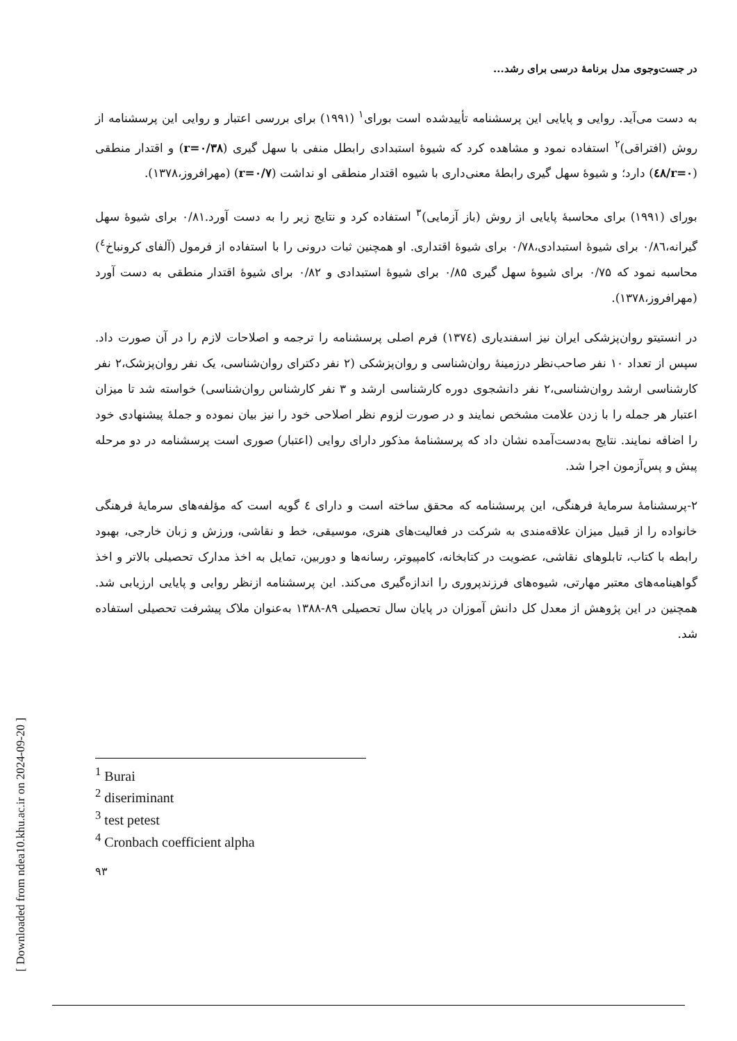[ Downloaded from ndea10.khu.ac.ir on 2024-09-20 ]
در جست‌وجوی مدل برنامهٔ درسی برای رشد...
به دست می‌آید. روایی و پایایی این پرسشنامه تأییدشده است بورای<sup>۱</sup> (۱۹۹۱) برای بررسی اعتبار و روایی این پرسشنامه از روش (افتراقی)<sup>۲</sup> استفاده نمود و مشاهده کرد که شیوهٔ استبدادی رابطل منفی با سهل گیری (r=۰/۳۸) و اقتدار منطقی (r=۰/٤۸) دارد؛ و شیوهٔ سهل گیری رابطهٔ معنی‌داری با شیوه اقتدار منطقی او نداشت (r=۰/۷) (مهرافروز،۱۳۷۸).
بورای (۱۹۹۱) برای محاسبهٔ پایایی از روش (باز آزمایی)<sup>۳</sup> استفاده کرد و نتایج زیر را به دست آورد.۰/۸۱ برای شیوهٔ سهل گیرانه،۰/۸٦ برای شیوهٔ استبدادی،۰/۷۸ برای شیوهٔ اقتداری. او همچنین ثبات درونی را با استفاده از فرمول (آلفای کرونباخ<sup>٤</sup>) محاسبه نمود که ۰/۷۵ برای شیوهٔ سهل گیری ۰/۸۵ برای شیوهٔ استبدادی و ۰/۸۲ برای شیوهٔ اقتدار منطقی به دست آورد (مهرافروز،۱۳۷۸).
در انستیتو روان‌پزشکی ایران نیز اسفندیاری (۱۳۷٤) فرم اصلی پرسشنامه را ترجمه و اصلاحات لازم را در آن صورت داد. سپس از تعداد ۱۰ نفر صاحب‌نظر درزمینهٔ روان‌شناسی و روان‌پزشکی (۲ نفر دکترای روان‌شناسی، یک نفر روان‌پزشک،۲ نفر کارشناسی ارشد روان‌شناسی،۲ نفر دانشجوی دوره کارشناسی ارشد و ۳ نفر کارشناس روان‌شناسی) خواسته شد تا میزان اعتبار هر جمله را با زدن علامت مشخص نمایند و در صورت لزوم نظر اصلاحی خود را نیز بیان نموده و جملهٔ پیشنهادی خود را اضافه نمایند. نتایج به‌دست‌آمده نشان داد که پرسشنامهٔ مذکور دارای روایی (اعتبار) صوری است پرسشنامه در دو مرحله پیش و پس‌آزمون اجرا شد.
۲-پرسشنامهٔ سرمایهٔ فرهنگی، این پرسشنامه که محقق ساخته است و دارای ٤ گویه است که مؤلفه‌های سرمایهٔ فرهنگی خانواده را از قبیل میزان علاقه‌مندی به شرکت در فعالیت‌های هنری، موسیقی، خط و نقاشی، ورزش و زبان خارجی، بهبود رابطه با کتاب، تابلوهای نقاشی، عضویت در کتابخانه، کامپیوتر، رسانه‌ها و دوربین، تمایل به اخذ مدارک تحصیلی بالاتر و اخذ گواهینامه‌های معتبر مهارتی، شیوه‌های فرزندپروری را اندازه‌گیری می‌کند. این پرسشنامه ازنظر روایی و پایایی ارزیابی شد. همچنین در این پژوهش از معدل کل دانش آموزان در پایان سال تحصیلی ۸۹-۱۳۸۸ به‌عنوان ملاک پیشرفت تحصیلی استفاده شد.
<sup>1</sup> Burai
<sup>2</sup> diseriminant
<sup>3</sup> test petest
<sup>4</sup> Cronbach coefficient alpha
۹۳